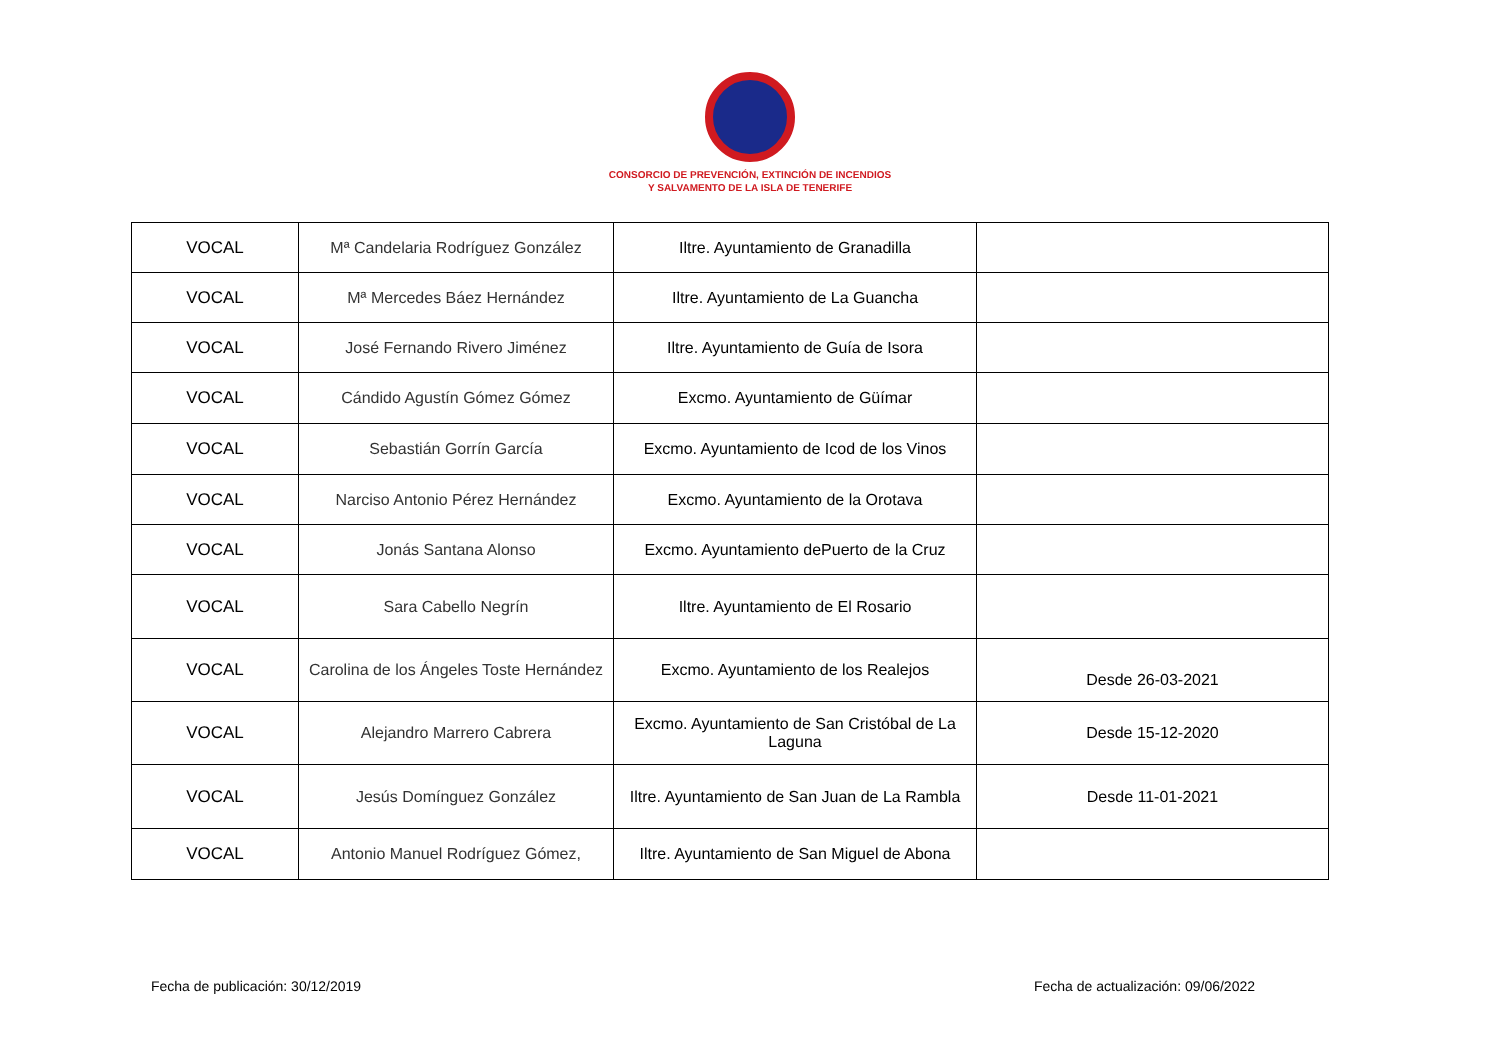CONSORCIO DE PREVENCIÓN, EXTINCIÓN DE INCENDIOS
Y SALVAMENTO DE LA ISLA DE TENERIFE
| VOCAL | Mª Candelaria Rodríguez González | Iltre. Ayuntamiento de Granadilla | |
| VOCAL | Mª Mercedes Báez Hernández | Iltre. Ayuntamiento de La Guancha | |
| VOCAL | José Fernando Rivero Jiménez | Iltre. Ayuntamiento de Guía de Isora | |
| VOCAL | Cándido Agustín Gómez Gómez | Excmo. Ayuntamiento de Güímar | |
| VOCAL | Sebastián Gorrín García | Excmo. Ayuntamiento de Icod de los Vinos | |
| VOCAL | Narciso Antonio Pérez Hernández | Excmo. Ayuntamiento de la Orotava | |
| VOCAL | Jonás Santana Alonso | Excmo. Ayuntamiento dePuerto de la Cruz | |
| VOCAL | Sara Cabello Negrín | Iltre. Ayuntamiento de El Rosario | |
| VOCAL | Carolina de los Ángeles Toste Hernández | Excmo. Ayuntamiento de los Realejos | Desde 26-03-2021 |
| VOCAL | Alejandro Marrero Cabrera | Excmo. Ayuntamiento de San Cristóbal de La Laguna | Desde 15-12-2020 |
| VOCAL | Jesús Domínguez González | Iltre. Ayuntamiento de San Juan de La Rambla | Desde 11-01-2021 |
| VOCAL | Antonio Manuel Rodríguez Gómez, | Iltre. Ayuntamiento de San Miguel de Abona | |
Fecha de publicación: 30/12/2019 Fecha de actualización: 09/06/2022